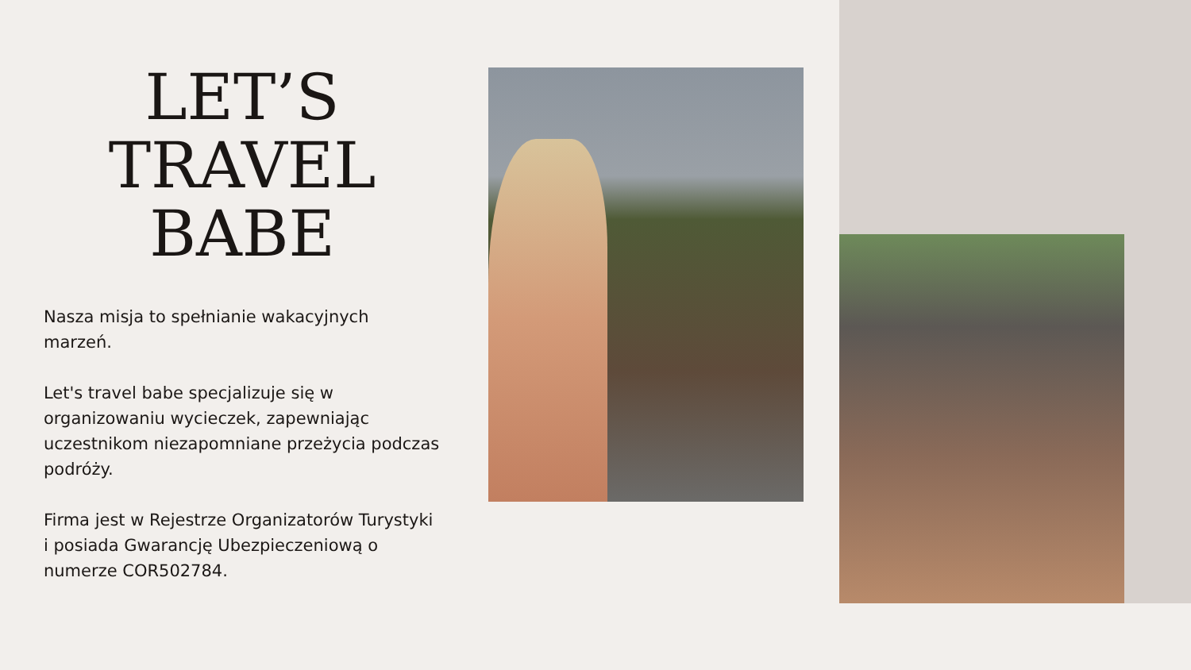LET’S
TRAVEL
BABE
Nasza misja to spełnianie wakacyjnych marzeń.
Let's travel babe specjalizuje się w organizowaniu wycieczek, zapewniając uczestnikom niezapomniane przeżycia podczas podróży.
Firma jest w Rejestrze Organizatorów Turystyki i posiada Gwarancję Ubezpieczeniową o numerze COR502784.